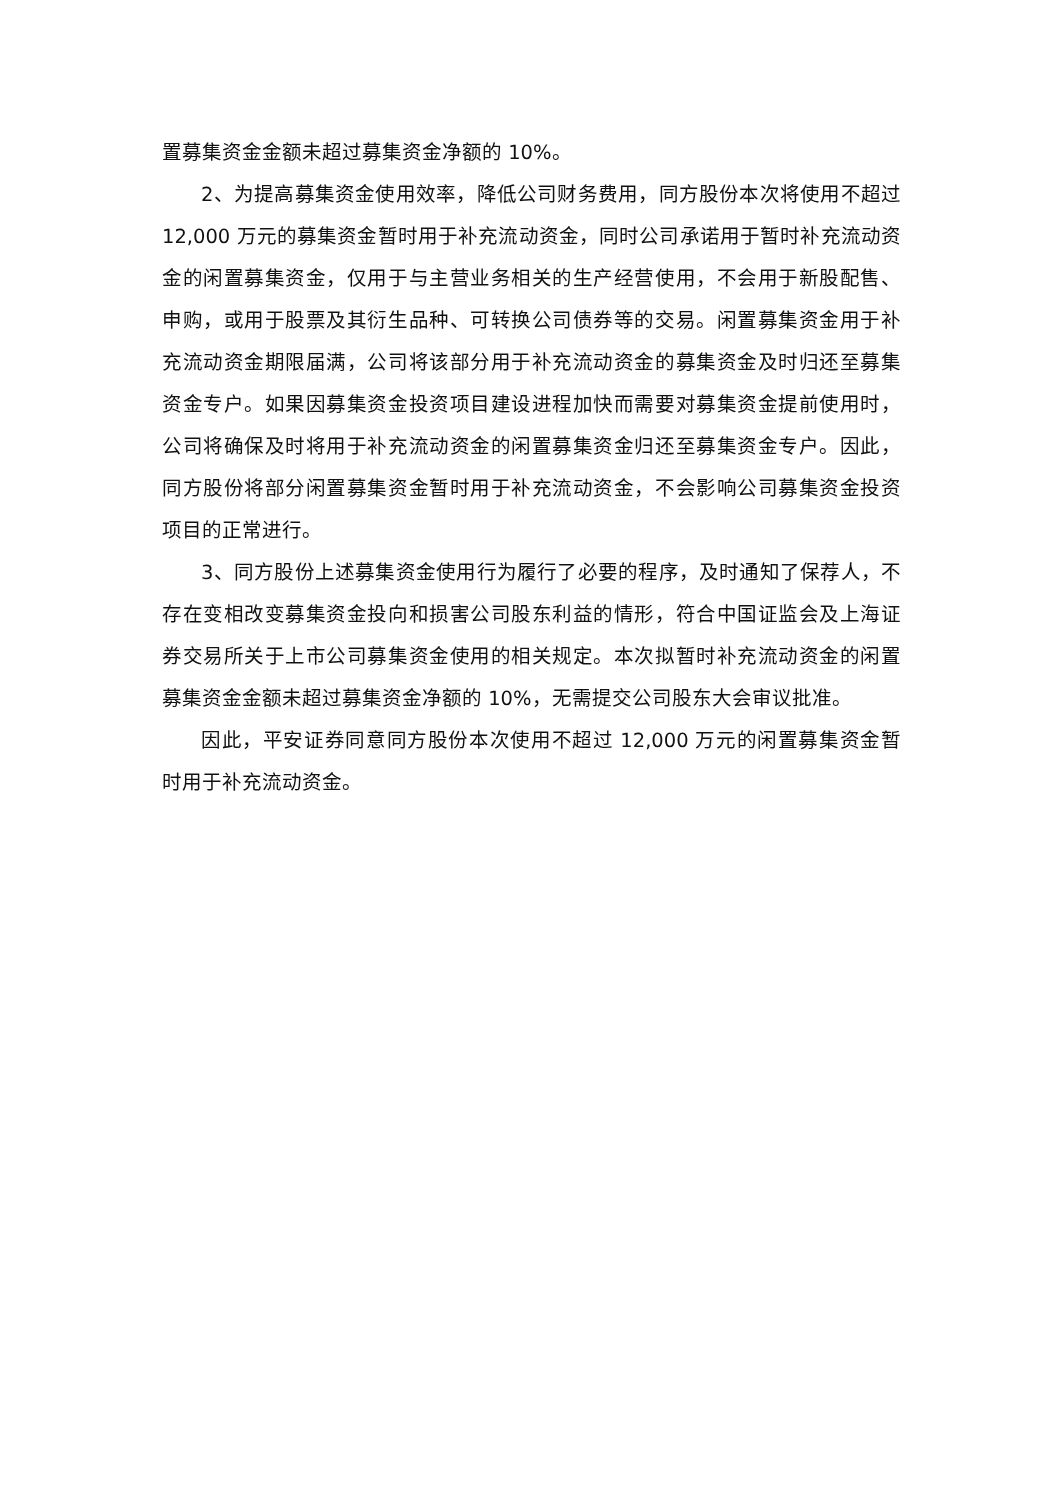置募集资金金额未超过募集资金净额的 10%。
2、为提高募集资金使用效率，降低公司财务费用，同方股份本次将使用不超过 12,000 万元的募集资金暂时用于补充流动资金，同时公司承诺用于暂时补充流动资金的闲置募集资金，仅用于与主营业务相关的生产经营使用，不会用于新股配售、申购，或用于股票及其衍生品种、可转换公司债券等的交易。闲置募集资金用于补充流动资金期限届满，公司将该部分用于补充流动资金的募集资金及时归还至募集资金专户。如果因募集资金投资项目建设进程加快而需要对募集资金提前使用时，公司将确保及时将用于补充流动资金的闲置募集资金归还至募集资金专户。因此，同方股份将部分闲置募集资金暂时用于补充流动资金，不会影响公司募集资金投资项目的正常进行。
3、同方股份上述募集资金使用行为履行了必要的程序，及时通知了保荐人，不存在变相改变募集资金投向和损害公司股东利益的情形，符合中国证监会及上海证券交易所关于上市公司募集资金使用的相关规定。本次拟暂时补充流动资金的闲置募集资金金额未超过募集资金净额的 10%，无需提交公司股东大会审议批准。
因此，平安证券同意同方股份本次使用不超过 12,000 万元的闲置募集资金暂时用于补充流动资金。